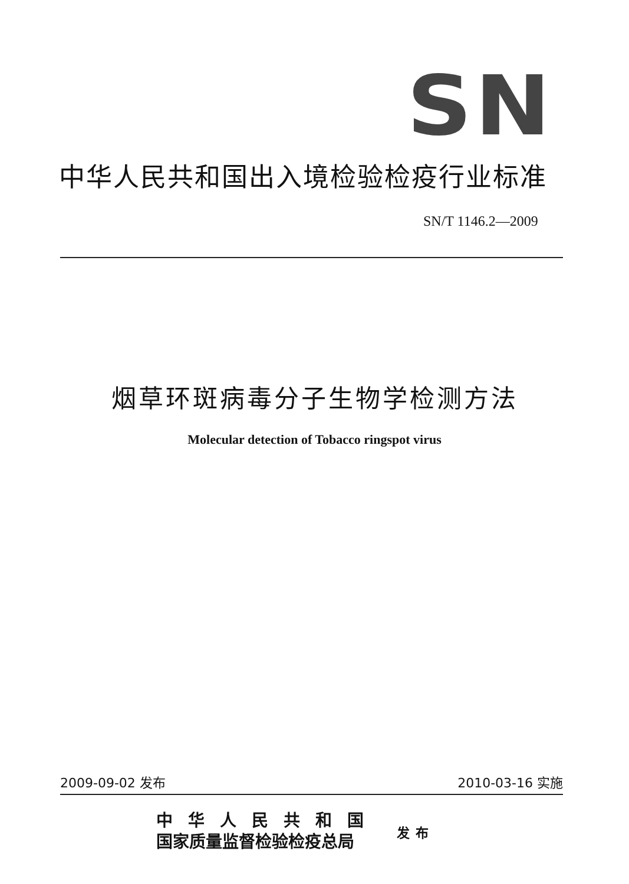SN
中华人民共和国出入境检验检疫行业标准
SN/T 1146.2—2009
烟草环斑病毒分子生物学检测方法
Molecular detection of Tobacco ringspot virus
2009-09-02 发布 2010-03-16 实施
中华人民共和国
国家质量监督检验检疫总局
发布